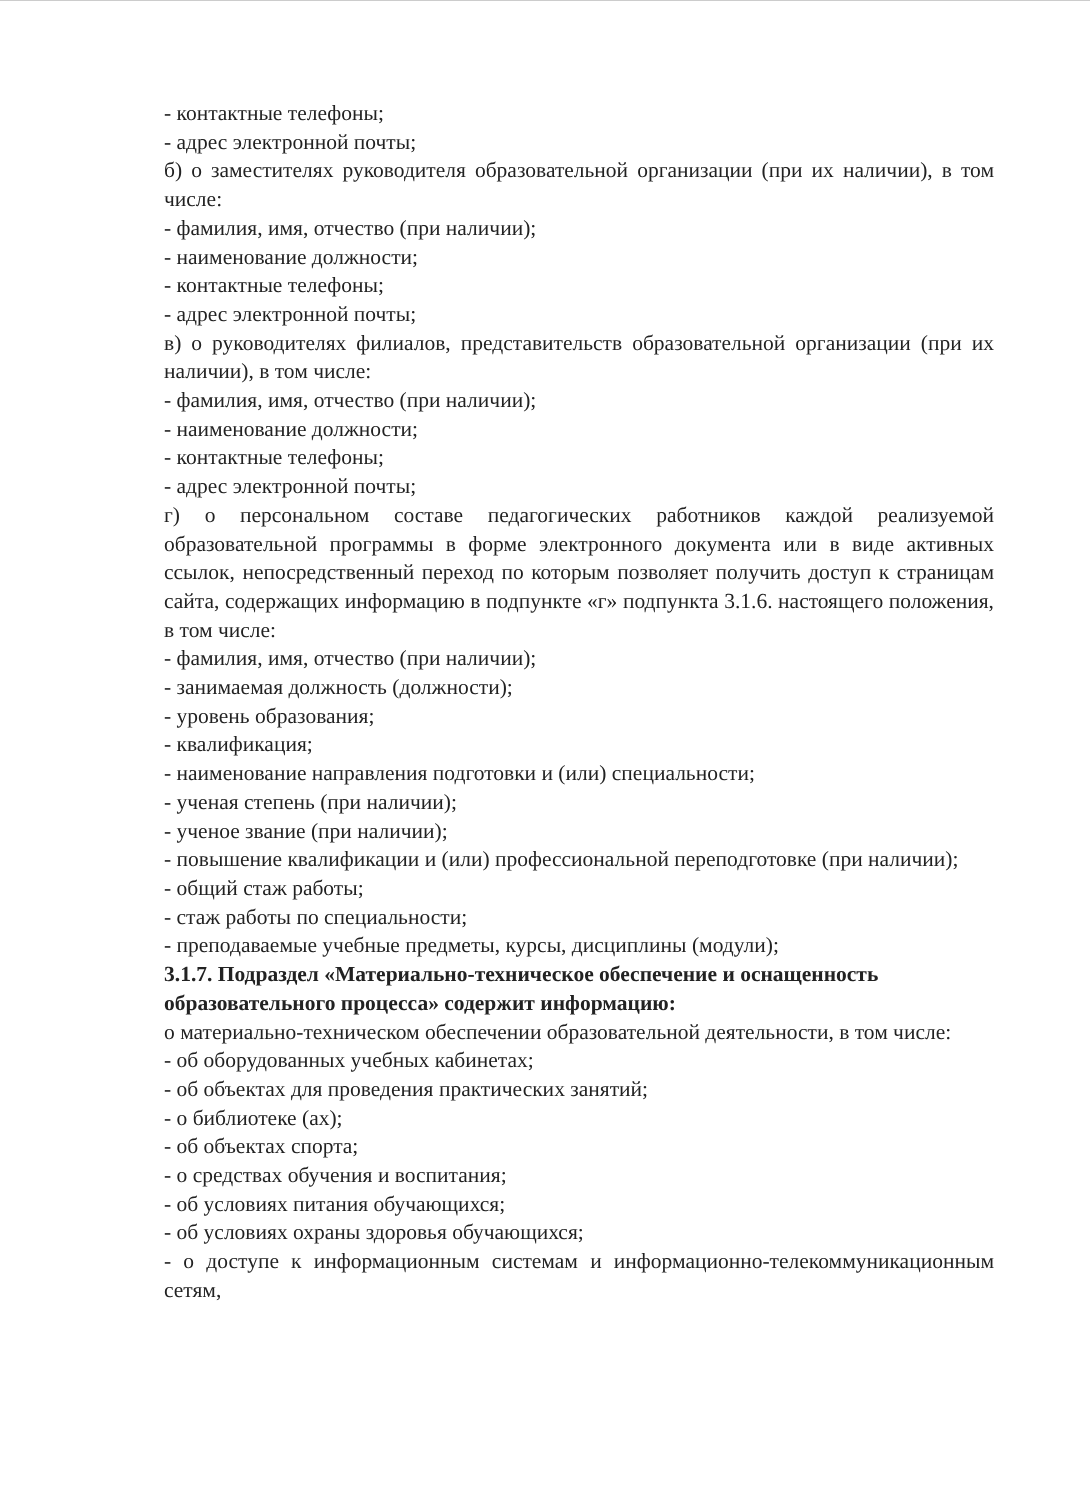- контактные телефоны;
- адрес электронной почты;
б) о заместителях руководителя образовательной организации (при их наличии), в том числе:
- фамилия, имя, отчество (при наличии);
- наименование должности;
- контактные телефоны;
- адрес электронной почты;
в) о руководителях филиалов, представительств образовательной организации (при их наличии), в том числе:
- фамилия, имя, отчество (при наличии);
- наименование должности;
- контактные телефоны;
- адрес электронной почты;
г) о персональном составе педагогических работников каждой реализуемой образовательной программы в форме электронного документа или в виде активных ссылок, непосредственный переход по которым позволяет получить доступ к страницам сайта, содержащих информацию в подпункте «г» подпункта 3.1.6. настоящего положения, в том числе:
- фамилия, имя, отчество (при наличии);
- занимаемая должность (должности);
- уровень образования;
- квалификация;
- наименование направления подготовки и (или) специальности;
- ученая степень (при наличии);
- ученое звание (при наличии);
- повышение квалификации и (или) профессиональной переподготовке (при наличии);
- общий стаж работы;
- стаж работы по специальности;
- преподаваемые учебные предметы, курсы, дисциплины (модули);
3.1.7. Подраздел «Материально-техническое обеспечение и оснащенность образовательного процесса» содержит информацию:
о материально-техническом обеспечении образовательной деятельности, в том числе:
- об оборудованных учебных кабинетах;
- об объектах для проведения практических занятий;
- о библиотеке (ах);
- об объектах спорта;
- о средствах обучения и воспитания;
- об условиях питания обучающихся;
- об условиях охраны здоровья обучающихся;
- о доступе к информационным системам и информационно-телекоммуникационным сетям,